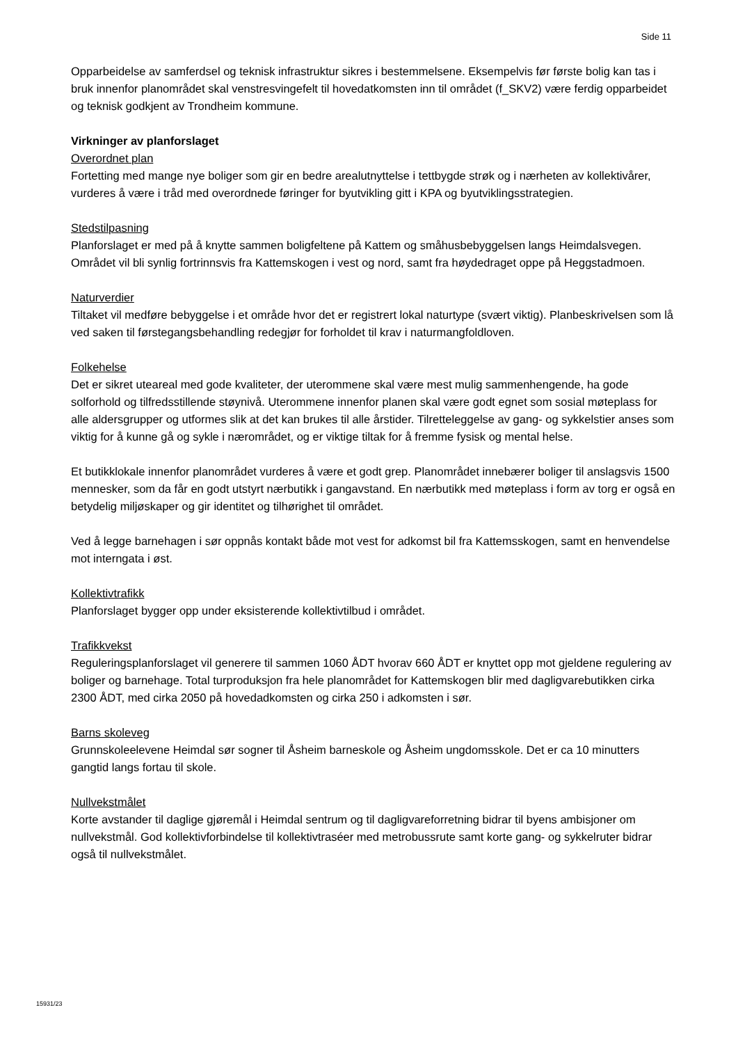Side 11
Opparbeidelse av samferdsel og teknisk infrastruktur sikres i bestemmelsene. Eksempelvis før første bolig kan tas i bruk innenfor planområdet skal venstresvingefelt til hovedatkomsten inn til området (f_SKV2) være ferdig opparbeidet og teknisk godkjent av Trondheim kommune.
Virkninger av planforslaget
Overordnet plan
Fortetting med mange nye boliger som gir en bedre arealutnyttelse i tettbygde strøk og i nærheten av kollektivårer, vurderes å være i tråd med overordnede føringer for byutvikling gitt i KPA og byutviklingsstrategien.
Stedstilpasning
Planforslaget er med på å knytte sammen boligfeltene på Kattem og småhusbebyggelsen langs Heimdalsvegen. Området vil bli synlig fortrinnsvis fra Kattemskogen i vest og nord, samt fra høydedraget oppe på Heggstadmoen.
Naturverdier
Tiltaket vil medføre bebyggelse i et område hvor det er registrert lokal naturtype (svært viktig). Planbeskrivelsen som lå ved saken til førstegangsbehandling redegjør for forholdet til krav i naturmangfoldloven.
Folkehelse
Det er sikret uteareal med gode kvaliteter, der uterommene skal være mest mulig sammenhengende, ha gode solforhold og tilfredsstillende støynivå. Uterommene innenfor planen skal være godt egnet som sosial møteplass for alle aldersgrupper og utformes slik at det kan brukes til alle årstider. Tilretteleggelse av gang- og sykkelstier anses som viktig for å kunne gå og sykle i nærområdet, og er viktige tiltak for å fremme fysisk og mental helse.
Et butikklokale innenfor planområdet vurderes å være et godt grep. Planområdet innebærer boliger til anslagsvis 1500 mennesker, som da får en godt utstyrt nærbutikk i gangavstand. En nærbutikk med møteplass i form av torg er også en betydelig miljøskaper og gir identitet og tilhørighet til området.
Ved å legge barnehagen i sør oppnås kontakt både mot vest for adkomst bil fra Kattemsskogen, samt en henvendelse mot interngata i øst.
Kollektivtrafikk
Planforslaget bygger opp under eksisterende kollektivtilbud i området.
Trafikkvekst
Reguleringsplanforslaget vil generere til sammen 1060 ÅDT hvorav 660 ÅDT er knyttet opp mot gjeldene regulering av boliger og barnehage. Total turproduksjon fra hele planområdet for Kattemskogen blir med dagligvarebutikken cirka 2300 ÅDT, med cirka 2050 på hovedadkomsten og cirka 250 i adkomsten i sør.
Barns skoleveg
Grunnskoleelevene Heimdal sør sogner til Åsheim barneskole og Åsheim ungdomsskole. Det er ca 10 minutters gangtid langs fortau til skole.
Nullvekstmålet
Korte avstander til daglige gjøremål i Heimdal sentrum og til dagligvareforretning bidrar til byens ambisjoner om nullvekstmål. God kollektivforbindelse til kollektivtraséer med metrobussrute samt korte gang- og sykkelruter bidrar også til nullvekstmålet.
15931/23